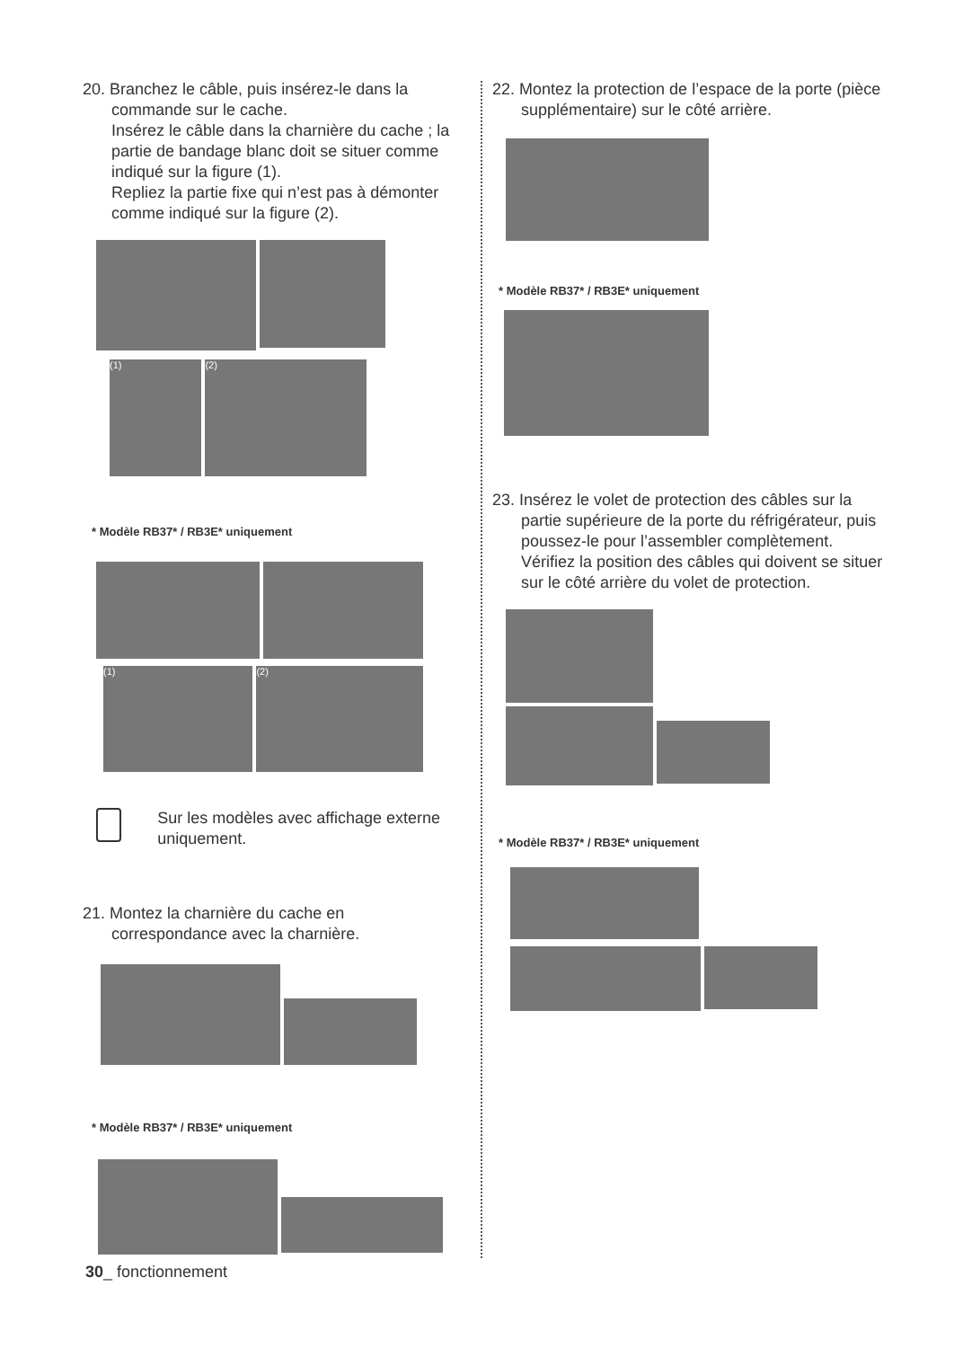20. Branchez le câble, puis insérez-le dans la commande sur le cache.
Insérez le câble dans la charnière du cache ; la partie de bandage blanc doit se situer comme indiqué sur la figure (1).
Repliez la partie fixe qui n’est pas à démonter comme indiqué sur la figure (2).
(1) (2)
* Modèle RB37* / RB3E* uniquement
(1) (2)
Sur les modèles avec affichage externe uniquement.
21. Montez la charnière du cache en correspondance avec la charnière.
* Modèle RB37* / RB3E* uniquement
22. Montez la protection de l’espace de la porte (pièce supplémentaire) sur le côté arrière.
* Modèle RB37* / RB3E* uniquement
23. Insérez le volet de protection des câbles sur la partie supérieure de la porte du réfrigérateur, puis poussez-le pour l’assembler complètement.
Vérifiez la position des câbles qui doivent se situer sur le côté arrière du volet de protection.
* Modèle RB37* / RB3E* uniquement
30_ fonctionnement